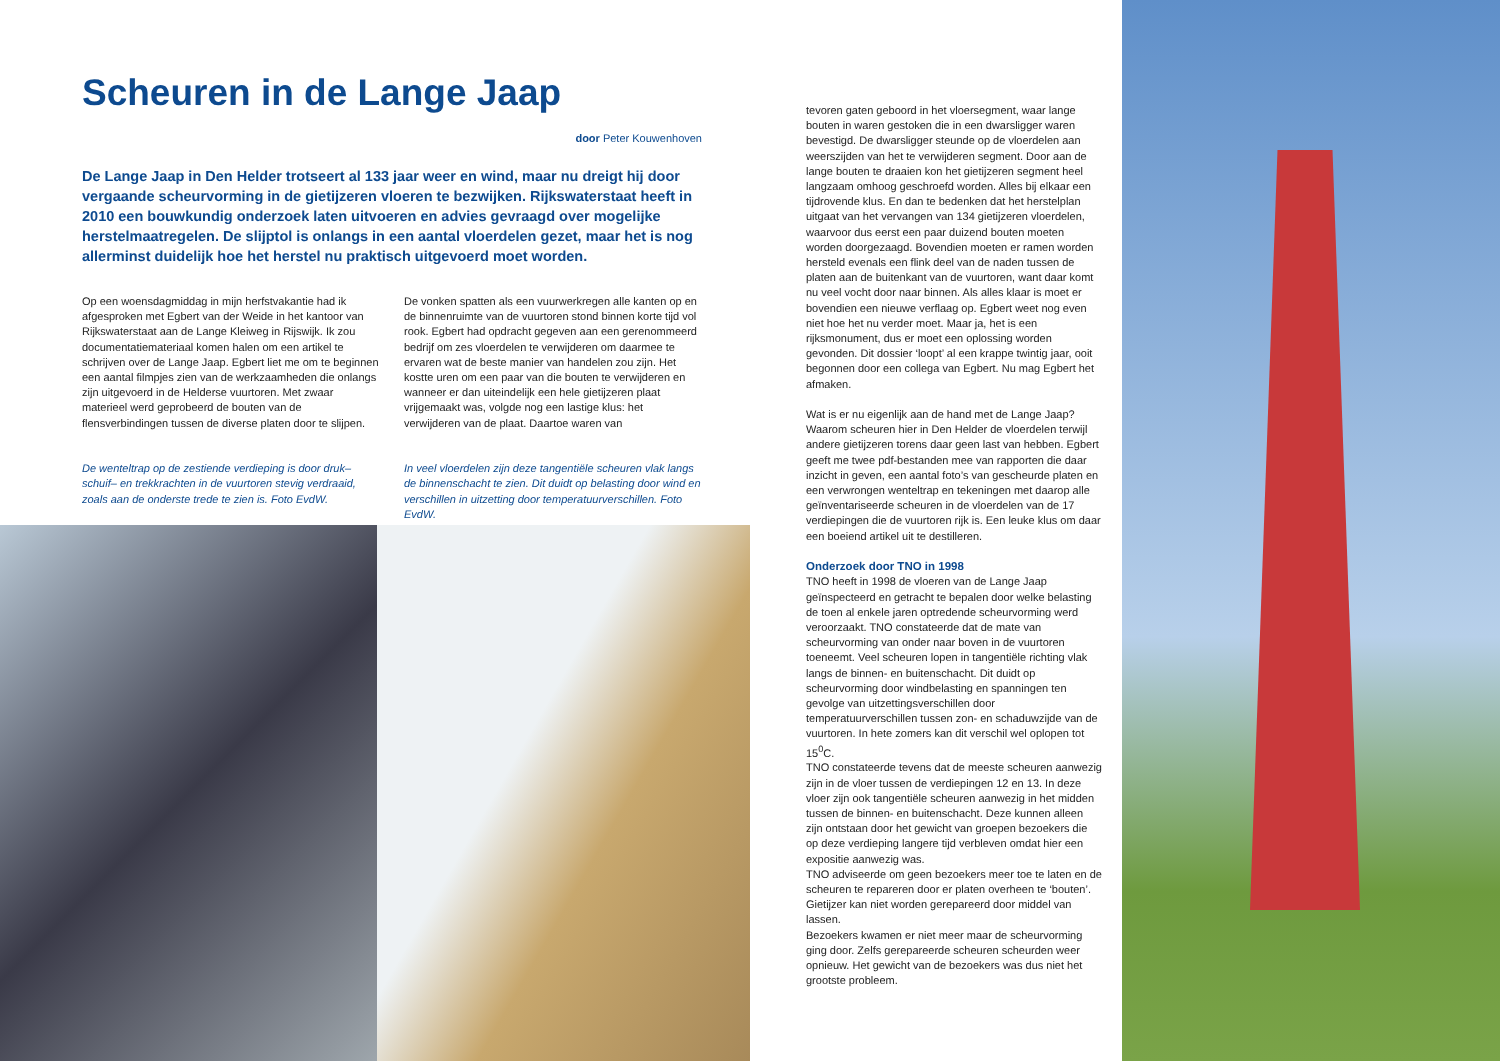Scheuren in de Lange Jaap
door Peter Kouwenhoven
De Lange Jaap in Den Helder trotseert al 133 jaar weer en wind, maar nu dreigt hij door vergaande scheurvorming in de gietijzeren vloeren te bezwijken. Rijkswaterstaat heeft in 2010 een bouwkundig onderzoek laten uitvoeren en advies gevraagd over mogelijke herstelmaatregelen. De slijptol is onlangs in een aantal vloerdelen gezet, maar het is nog allerminst duidelijk hoe het herstel nu praktisch uitgevoerd moet worden.
Op een woensdagmiddag in mijn herfstvakantie had ik afgesproken met Egbert van der Weide in het kantoor van Rijkswaterstaat aan de Lange Kleiweg in Rijswijk. Ik zou documentatiemateriaal komen halen om een artikel te schrijven over de Lange Jaap. Egbert liet me om te beginnen een aantal filmpjes zien van de werkzaamheden die onlangs zijn uitgevoerd in de Helderse vuurtoren. Met zwaar materieel werd geprobeerd de bouten van de flensverbindingen tussen de diverse platen door te slijpen.
De wenteltrap op de zestiende verdieping is door druk– schuif– en trekkrachten in de vuurtoren stevig verdraaid, zoals aan de onderste trede te zien is. Foto EvdW.
De vonken spatten als een vuurwerkregen alle kanten op en de binnenruimte van de vuurtoren stond binnen korte tijd vol rook. Egbert had opdracht gegeven aan een gerenommeerd bedrijf om zes vloerdelen te verwijderen om daarmee te ervaren wat de beste manier van handelen zou zijn. Het kostte uren om een paar van die bouten te verwijderen en wanneer er dan uiteindelijk een hele gietijzeren plaat vrijgemaakt was, volgde nog een lastige klus: het verwijderen van de plaat. Daartoe waren van
In veel vloerdelen zijn deze tangentiële scheuren vlak langs de binnenschacht te zien. Dit duidt op belasting door wind en verschillen in uitzetting door temperatuurverschillen. Foto EvdW.
tevoren gaten geboord in het vloersegment, waar lange bouten in waren gestoken die in een dwarsligger waren bevestigd. De dwarsligger steunde op de vloerdelen aan weerszijden van het te verwijderen segment. Door aan de lange bouten te draaien kon het gietijzeren segment heel langzaam omhoog geschroefd worden. Alles bij elkaar een tijdrovende klus. En dan te bedenken dat het herstelplan uitgaat van het vervangen van 134 gietijzeren vloerdelen, waarvoor dus eerst een paar duizend bouten moeten worden doorgezaagd. Bovendien moeten er ramen worden hersteld evenals een flink deel van de naden tussen de platen aan de buitenkant van de vuurtoren, want daar komt nu veel vocht door naar binnen. Als alles klaar is moet er bovendien een nieuwe verflaag op. Egbert weet nog even niet hoe het nu verder moet. Maar ja, het is een rijksmonument, dus er moet een oplossing worden gevonden. Dit dossier ‘loopt’ al een krappe twintig jaar, ooit begonnen door een collega van Egbert. Nu mag Egbert het afmaken.
Wat is er nu eigenlijk aan de hand met de Lange Jaap? Waarom scheuren hier in Den Helder de vloerdelen terwijl andere gietijzeren torens daar geen last van hebben. Egbert geeft me twee pdf-bestanden mee van rapporten die daar inzicht in geven, een aantal foto’s van gescheurde platen en een verwrongen wenteltrap en tekeningen met daarop alle geïnventariseerde scheuren in de vloerdelen van de 17 verdiepingen die de vuurtoren rijk is. Een leuke klus om daar een boeiend artikel uit te destilleren.
Onderzoek door TNO in 1998
TNO heeft in 1998 de vloeren van de Lange Jaap geïnspecteerd en getracht te bepalen door welke belasting de toen al enkele jaren optredende scheurvorming werd veroorzaakt. TNO constateerde dat de mate van scheurvorming van onder naar boven in de vuurtoren toeneemt. Veel scheuren lopen in tangentiële richting vlak langs de binnen- en buitenschacht. Dit duidt op scheurvorming door windbelasting en spanningen ten gevolge van uitzettingsverschillen door temperatuurverschillen tussen zon- en schaduwzijde van de vuurtoren. In hete zomers kan dit verschil wel oplopen tot 15<sup>0</sup>C.
TNO constateerde tevens dat de meeste scheuren aanwezig zijn in de vloer tussen de verdiepingen 12 en 13. In deze vloer zijn ook tangentiële scheuren aanwezig in het midden tussen de binnen- en buitenschacht. Deze kunnen alleen zijn ontstaan door het gewicht van groepen bezoekers die op deze verdieping langere tijd verbleven omdat hier een expositie aanwezig was.
TNO adviseerde om geen bezoekers meer toe te laten en de scheuren te repareren door er platen overheen te ‘bouten’. Gietijzer kan niet worden gerepareerd door middel van lassen.
Bezoekers kwamen er niet meer maar de scheurvorming ging door. Zelfs gerepareerde scheuren scheurden weer opnieuw. Het gewicht van de bezoekers was dus niet het grootste probleem.